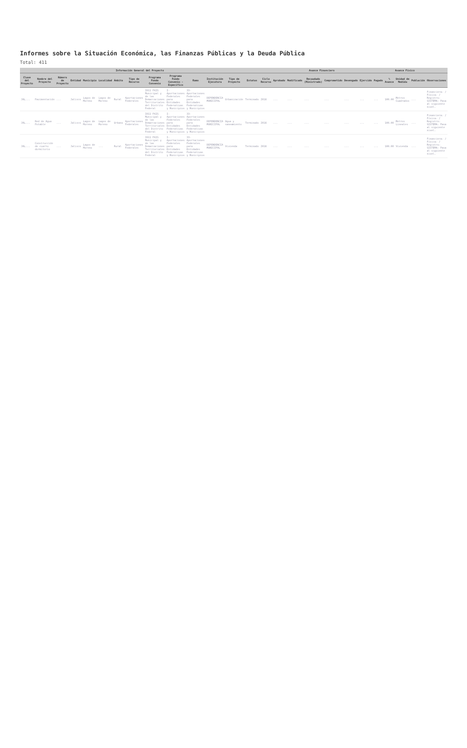Informes sobre la Situación Económica, las Finanzas Públicas y la Deuda Pública
Total: 411
| Información General del Proyecto | | | | | | | | | | | | | | Avance Financiero | | | | | | | | Avance Físico | | | |
| --- | --- | --- | --- | --- | --- | --- | --- | --- | --- | --- | --- | --- | --- | --- | --- | --- | --- | --- | --- | --- | --- | --- | --- | --- | --- |
| Clave del Proyecto | Nombre del Proyecto | Número de Proyecto | Entidad | Municipio | Localidad | Ámbito | Tipo de Recurso | Programa Fondo Convenio | Programa Fondo Convenio - Específico | Ramo | Institución Ejecutora | Tipo de Proyecto | Estatus | Ciclo Recurso | Aprobado | Modificado | Recaudado (Ministrado) | Comprometido | Devengado | Ejercido | Pagado | % Avance | Unidad de Medida | Población | Observaciones |
| JAL... | Pavimentación | ... | Jalisco | Lagos de Moreno | Lagos de Moreno | Rural | Aportaciones Federales | I011 FAIS Municipal y de las Demarcaciones Territoriales del Distrito Federal | I-Aportaciones Federales para Entidades Federativas y Municipios | 33-Aportaciones Federales para Entidades Federativas y Municipios | DEPENDENCIA MUNICIPAL | Urbanización | Terminado | 2016 | ... | ... | ... | ... | ... | ... | ... | 100.00 | Metros Cuadrados | ... | Financiera: / Física: / Registro: SISTEMA: Pasa al siguiente nivel. |
| JAL... | Red de Agua Potable | ... | Jalisco | Lagos de Moreno | Lagos de Moreno | Urbano | Aportaciones Federales | I011 FAIS Municipal y de las Demarcaciones Territoriales del Distrito Federal | I-Aportaciones Federales para Entidades Federativas y Municipios | 33-Aportaciones Federales para Entidades Federativas y Municipios | DEPENDENCIA MUNICIPAL | Agua y saneamiento | Terminado | 2016 | ... | ... | ... | ... | ... | ... | ... | 100.00 | Metros Lineales | ... | Financiera: / Física: / Registro: SISTEMA: Pasa al siguiente nivel. |
| JAL... | Construcción de cuarto dormitorio | ... | Jalisco | Lagos de Moreno | ... | Rural | Aportaciones Federales | I011 FAIS Municipal y de las Demarcaciones Territoriales del Distrito Federal | I-Aportaciones Federales para Entidades Federativas y Municipios | 33-Aportaciones Federales para Entidades Federativas y Municipios | DEPENDENCIA MUNICIPAL | Vivienda | Terminado | 2016 | ... | ... | ... | ... | ... | ... | ... | 100.00 | Vivienda | ... | Financiera: / Física: / Registro: SISTEMA: Pasa al siguiente nivel. |